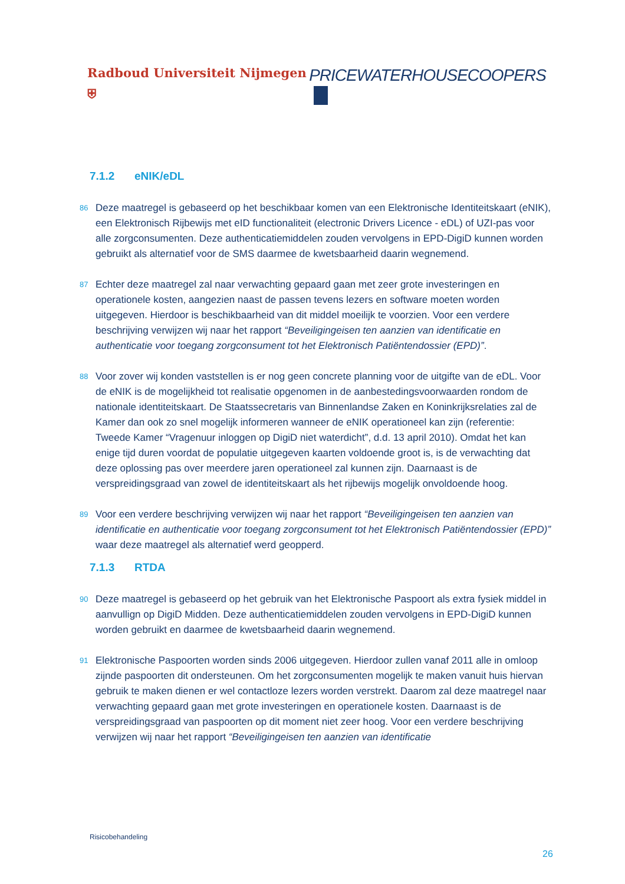Radboud Universiteit Nijmegen ⛨
PRICEWATERHOUSECOOPERS
7.1.2 eNIK/eDL
86
Deze maatregel is gebaseerd op het beschikbaar komen van een Elektronische Identiteitskaart (eNIK), een Elektronisch Rijbewijs met eID functionaliteit (electronic Drivers Licence - eDL) of UZI-pas voor alle zorgconsumenten. Deze authenticatiemiddelen zouden vervolgens in EPD-DigiD kunnen worden gebruikt als alternatief voor de SMS daarmee de kwetsbaarheid daarin wegnemend.
87
Echter deze maatregel zal naar verwachting gepaard gaan met zeer grote investeringen en operationele kosten, aangezien naast de passen tevens lezers en software moeten worden uitgegeven. Hierdoor is beschikbaarheid van dit middel moeilijk te voorzien. Voor een verdere beschrijving verwijzen wij naar het rapport “Beveiligingeisen ten aanzien van identificatie en authenticatie voor toegang zorgconsument tot het Elektronisch Patiëntendossier (EPD)”.
88
Voor zover wij konden vaststellen is er nog geen concrete planning voor de uitgifte van de eDL. Voor de eNIK is de mogelijkheid tot realisatie opgenomen in de aanbestedingsvoorwaarden rondom de nationale identiteitskaart. De Staatssecretaris van Binnenlandse Zaken en Koninkrijksrelaties zal de Kamer dan ook zo snel mogelijk informeren wanneer de eNIK operationeel kan zijn (referentie: Tweede Kamer “Vragenuur inloggen op DigiD niet waterdicht”, d.d. 13 april 2010). Omdat het kan enige tijd duren voordat de populatie uitgegeven kaarten voldoende groot is, is de verwachting dat deze oplossing pas over meerdere jaren operationeel zal kunnen zijn. Daarnaast is de verspreidingsgraad van zowel de identiteitskaart als het rijbewijs mogelijk onvoldoende hoog.
89
Voor een verdere beschrijving verwijzen wij naar het rapport “Beveiligingeisen ten aanzien van identificatie en authenticatie voor toegang zorgconsument tot het Elektronisch Patiëntendossier (EPD)” waar deze maatregel als alternatief werd geopperd.
7.1.3 RTDA
90
Deze maatregel is gebaseerd op het gebruik van het Elektronische Paspoort als extra fysiek middel in aanvullign op DigiD Midden. Deze authenticatiemiddelen zouden vervolgens in EPD-DigiD kunnen worden gebruikt en daarmee de kwetsbaarheid daarin wegnemend.
91
Elektronische Paspoorten worden sinds 2006 uitgegeven. Hierdoor zullen vanaf 2011 alle in omloop zijnde paspoorten dit ondersteunen. Om het zorgconsumenten mogelijk te maken vanuit huis hiervan gebruik te maken dienen er wel contactloze lezers worden verstrekt. Daarom zal deze maatregel naar verwachting gepaard gaan met grote investeringen en operationele kosten. Daarnaast is de verspreidingsgraad van paspoorten op dit moment niet zeer hoog. Voor een verdere beschrijving verwijzen wij naar het rapport “Beveiligingeisen ten aanzien van identificatie
Risicobehandeling
26